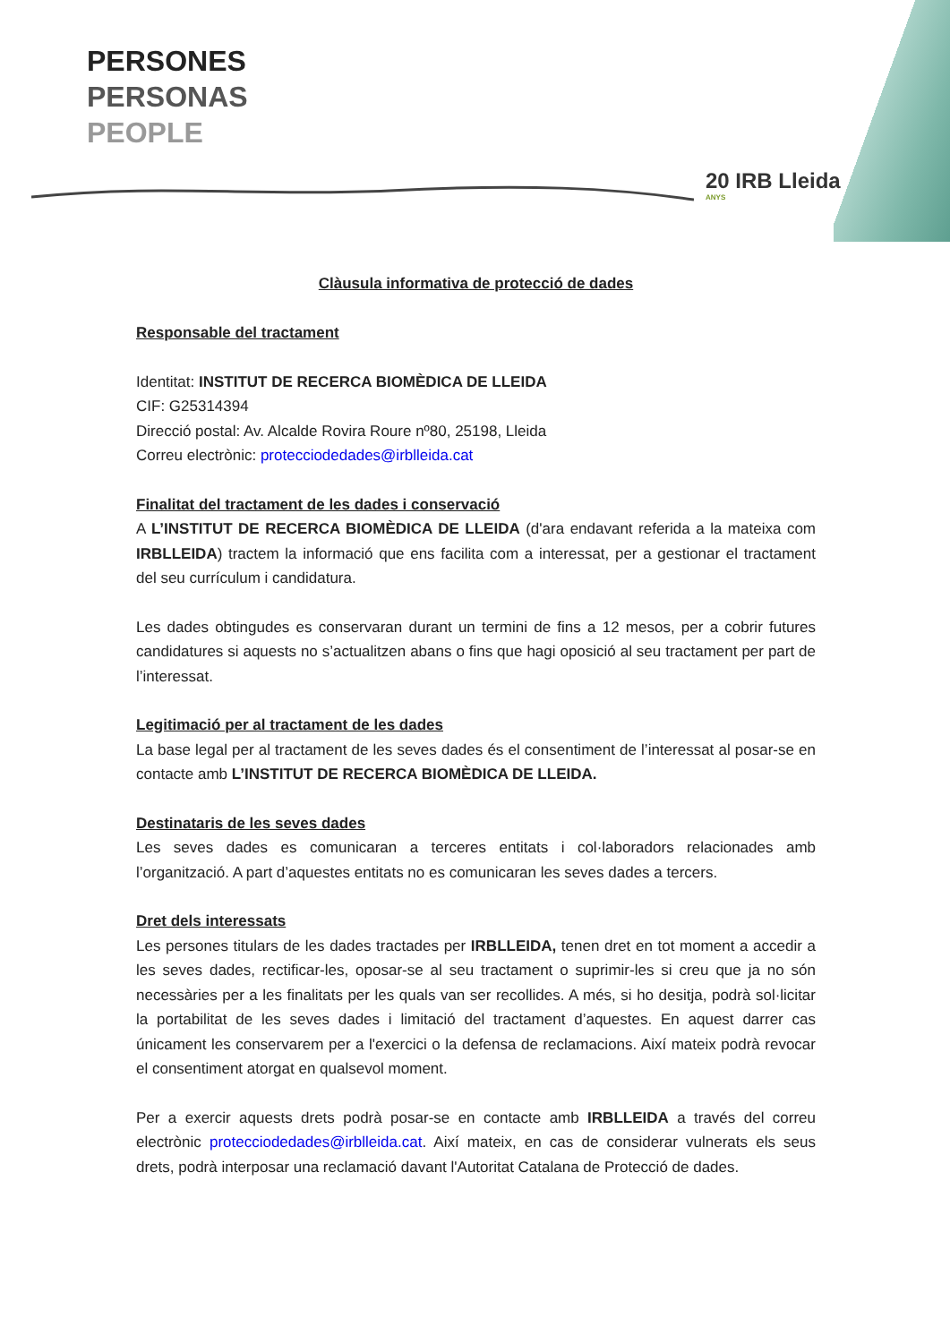PERSONES
PERSONAS
PEOPLE
20 IRB Lleida
ANYS
Clàusula informativa de protecció de dades
Responsable del tractament
Identitat: INSTITUT DE RECERCA BIOMÈDICA DE LLEIDA
CIF: G25314394
Direcció postal: Av. Alcalde Rovira Roure nº80, 25198, Lleida
Correu electrònic: protecciodedades@irblleida.cat
Finalitat del tractament de les dades i conservació
A L’INSTITUT DE RECERCA BIOMÈDICA DE LLEIDA (d'ara endavant referida a la mateixa com IRBLLEIDA) tractem la informació que ens facilita com a interessat, per a gestionar el tractament del seu currículum i candidatura.
Les dades obtingudes es conservaran durant un termini de fins a 12 mesos, per a cobrir futures candidatures si aquests no s’actualitzen abans o fins que hagi oposició al seu tractament per part de l’interessat.
Legitimació per al tractament de les dades
La base legal per al tractament de les seves dades és el consentiment de l’interessat al posar-se en contacte amb L’INSTITUT DE RECERCA BIOMÈDICA DE LLEIDA.
Destinataris de les seves dades
Les seves dades es comunicaran a terceres entitats i col·laboradors relacionades amb l’organització. A part d’aquestes entitats no es comunicaran les seves dades a tercers.
Dret dels interessats
Les persones titulars de les dades tractades per IRBLLEIDA, tenen dret en tot moment a accedir a les seves dades, rectificar-les, oposar-se al seu tractament o suprimir-les si creu que ja no són necessàries per a les finalitats per les quals van ser recollides. A més, si ho desitja, podrà sol·licitar la portabilitat de les seves dades i limitació del tractament d’aquestes. En aquest darrer cas únicament les conservarem per a l'exercici o la defensa de reclamacions. Així mateix podrà revocar el consentiment atorgat en qualsevol moment.
Per a exercir aquests drets podrà posar-se en contacte amb IRBLLEIDA a través del correu electrònic protecciodedades@irblleida.cat. Així mateix, en cas de considerar vulnerats els seus drets, podrà interposar una reclamació davant l'Autoritat Catalana de Protecció de dades.